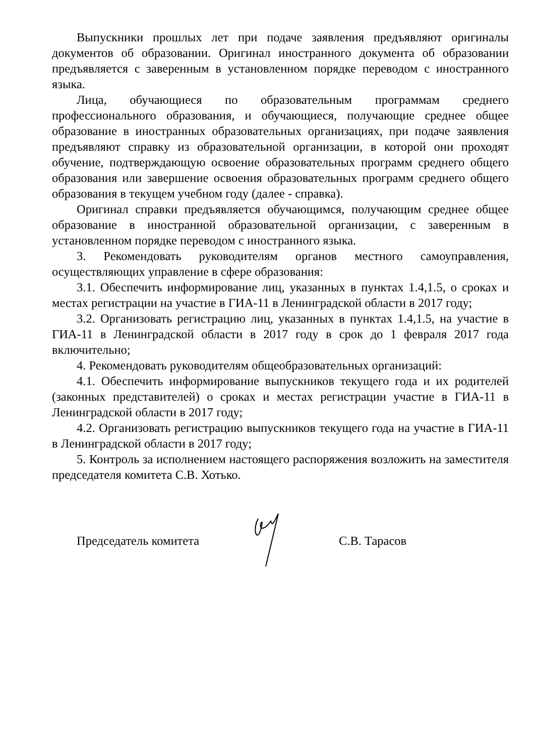Выпускники прошлых лет при подаче заявления предъявляют оригиналы документов об образовании. Оригинал иностранного документа об образовании предъявляется с заверенным в установленном порядке переводом с иностранного языка.
Лица, обучающиеся по образовательным программам среднего профессионального образования, и обучающиеся, получающие среднее общее образование в иностранных образовательных организациях, при подаче заявления предъявляют справку из образовательной организации, в которой они проходят обучение, подтверждающую освоение образовательных программ среднего общего образования или завершение освоения образовательных программ среднего общего образования в текущем учебном году (далее - справка).
Оригинал справки предъявляется обучающимся, получающим среднее общее образование в иностранной образовательной организации, с заверенным в установленном порядке переводом с иностранного языка.
3. Рекомендовать руководителям органов местного самоуправления, осуществляющих управление в сфере образования:
3.1. Обеспечить информирование лиц, указанных в пунктах 1.4,1.5, о сроках и местах регистрации на участие в ГИА-11 в Ленинградской области в 2017 году;
3.2. Организовать регистрацию лиц, указанных в пунктах 1.4,1.5, на участие в ГИА-11 в Ленинградской области в 2017 году в срок до 1 февраля 2017 года включительно;
4. Рекомендовать руководителям общеобразовательных организаций:
4.1. Обеспечить информирование выпускников текущего года и их родителей (законных представителей) о сроках и местах регистрации участие в ГИА-11 в Ленинградской области в 2017 году;
4.2. Организовать регистрацию выпускников текущего года на участие в ГИА-11 в Ленинградской области в 2017 году;
5. Контроль за исполнением настоящего распоряжения возложить на заместителя председателя комитета С.В. Хотько.
Председатель комитета С.В. Тарасов